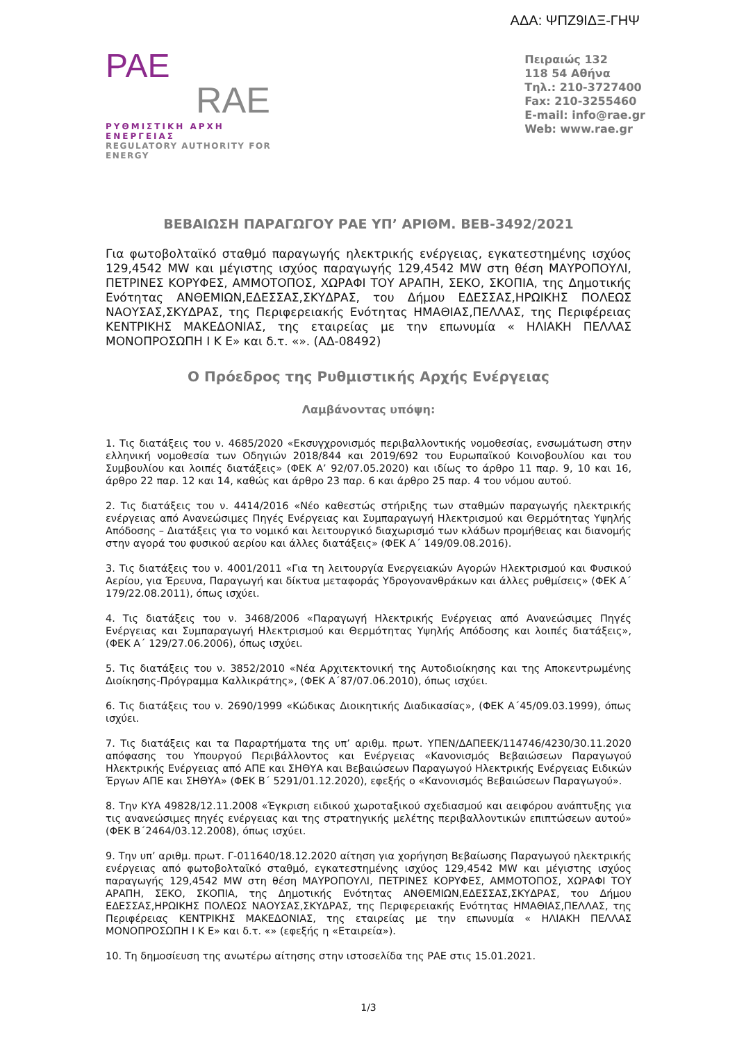ΑΔΑ: ΨΠΖ9ΙΔΞ-ΓΗΨ
PAE
RAE
ΡΥΘΜΙΣΤΙΚΗ ΑΡΧΗ ΕΝΕΡΓΕΙΑΣ
REGULATORY AUTHORITY FOR ENERGY
Πειραιώς 132
118 54 Αθήνα
Τηλ.: 210-3727400
Fax: 210-3255460
E-mail: info@rae.gr
Web: www.rae.gr
ΒΕΒΑΙΩΣΗ ΠΑΡΑΓΩΓΟΥ ΡΑΕ ΥΠ’ ΑΡΙΘΜ. ΒΕΒ-3492/2021
Για φωτοβολταϊκό σταθμό παραγωγής ηλεκτρικής ενέργειας, εγκατεστημένης ισχύος 129,4542 MW και μέγιστης ισχύος παραγωγής 129,4542 MW στη θέση ΜΑΥΡΟΠΟΥΛΙ, ΠΕΤΡΙΝΕΣ ΚΟΡΥΦΕΣ, ΑΜΜΟΤΟΠΟΣ, ΧΩΡΑΦΙ ΤΟΥ ΑΡΑΠΗ, ΣΕΚΟ, ΣΚΟΠΙΑ, της Δημοτικής Ενότητας ΑΝΘΕΜΙΩΝ,ΕΔΕΣΣΑΣ,ΣΚΥΔΡΑΣ, του Δήμου ΕΔΕΣΣΑΣ,ΗΡΩΙΚΗΣ ΠΟΛΕΩΣ ΝΑΟΥΣΑΣ,ΣΚΥΔΡΑΣ, της Περιφερειακής Ενότητας ΗΜΑΘΙΑΣ,ΠΕΛΛΑΣ, της Περιφέρειας ΚΕΝΤΡΙΚΗΣ ΜΑΚΕΔΟΝΙΑΣ, της εταιρείας με την επωνυμία « ΗΛΙΑΚΗ ΠΕΛΛΑΣ ΜΟΝΟΠΡΟΣΩΠΗ Ι Κ Ε» και δ.τ. «». (ΑΔ-08492)
Ο Πρόεδρος της Ρυθμιστικής Αρχής Ενέργειας
Λαμβάνοντας υπόψη:
1. Τις διατάξεις του ν. 4685/2020 «Εκσυγχρονισμός περιβαλλοντικής νομοθεσίας, ενσωμάτωση στην ελληνική νομοθεσία των Οδηγιών 2018/844 και 2019/692 του Ευρωπαϊκού Κοινοβουλίου και του Συμβουλίου και λοιπές διατάξεις» (ΦΕΚ Α’ 92/07.05.2020) και ιδίως το άρθρο 11 παρ. 9, 10 και 16, άρθρο 22 παρ. 12 και 14, καθώς και άρθρο 23 παρ. 6 και άρθρο 25 παρ. 4 του νόμου αυτού.
2. Τις διατάξεις του ν. 4414/2016 «Νέο καθεστώς στήριξης των σταθμών παραγωγής ηλεκτρικής ενέργειας από Ανανεώσιμες Πηγές Ενέργειας και Συμπαραγωγή Ηλεκτρισμού και Θερμότητας Υψηλής Απόδοσης – Διατάξεις για το νομικό και λειτουργικό διαχωρισμό των κλάδων προμήθειας και διανομής στην αγορά του φυσικού αερίου και άλλες διατάξεις» (ΦΕΚ Α΄ 149/09.08.2016).
3. Τις διατάξεις του ν. 4001/2011 «Για τη λειτουργία Ενεργειακών Αγορών Ηλεκτρισμού και Φυσικού Αερίου, για Έρευνα, Παραγωγή και δίκτυα μεταφοράς Υδρογονανθράκων και άλλες ρυθμίσεις» (ΦΕΚ Α΄ 179/22.08.2011), όπως ισχύει.
4. Τις διατάξεις του ν. 3468/2006 «Παραγωγή Ηλεκτρικής Ενέργειας από Ανανεώσιμες Πηγές Ενέργειας και Συμπαραγωγή Ηλεκτρισμού και Θερμότητας Υψηλής Απόδοσης και λοιπές διατάξεις», (ΦΕΚ Α΄ 129/27.06.2006), όπως ισχύει.
5. Τις διατάξεις του ν. 3852/2010 «Νέα Αρχιτεκτονική της Αυτοδιοίκησης και της Αποκεντρωμένης Διοίκησης-Πρόγραμμα Καλλικράτης», (ΦΕΚ Α΄87/07.06.2010), όπως ισχύει.
6. Τις διατάξεις του ν. 2690/1999 «Κώδικας Διοικητικής Διαδικασίας», (ΦΕΚ Α΄45/09.03.1999), όπως ισχύει.
7. Τις διατάξεις και τα Παραρτήματα της υπ’ αριθμ. πρωτ. ΥΠΕΝ/ΔΑΠΕΕΚ/114746/4230/30.11.2020 απόφασης του Υπουργού Περιβάλλοντος και Ενέργειας «Κανονισμός Βεβαιώσεων Παραγωγού Ηλεκτρικής Ενέργειας από ΑΠΕ και ΣΗΘΥΑ και Βεβαιώσεων Παραγωγού Ηλεκτρικής Ενέργειας Ειδικών Έργων ΑΠΕ και ΣΗΘΥΑ» (ΦΕΚ Β΄ 5291/01.12.2020), εφεξής ο «Κανονισμός Βεβαιώσεων Παραγωγού».
8. Την ΚΥΑ 49828/12.11.2008 «Έγκριση ειδικού χωροταξικού σχεδιασμού και αειφόρου ανάπτυξης για τις ανανεώσιμες πηγές ενέργειας και της στρατηγικής μελέτης περιβαλλοντικών επιπτώσεων αυτού» (ΦΕΚ Β΄2464/03.12.2008), όπως ισχύει.
9. Την υπ’ αριθμ. πρωτ. Γ-011640/18.12.2020 αίτηση για χορήγηση Βεβαίωσης Παραγωγού ηλεκτρικής ενέργειας από φωτοβολταϊκό σταθμό, εγκατεστημένης ισχύος 129,4542 MW και μέγιστης ισχύος παραγωγής 129,4542 MW στη θέση ΜΑΥΡΟΠΟΥΛΙ, ΠΕΤΡΙΝΕΣ ΚΟΡΥΦΕΣ, ΑΜΜΟΤΟΠΟΣ, ΧΩΡΑΦΙ ΤΟΥ ΑΡΑΠΗ, ΣΕΚΟ, ΣΚΟΠΙΑ, της Δημοτικής Ενότητας ΑΝΘΕΜΙΩΝ,ΕΔΕΣΣΑΣ,ΣΚΥΔΡΑΣ, του Δήμου ΕΔΕΣΣΑΣ,ΗΡΩΙΚΗΣ ΠΟΛΕΩΣ ΝΑΟΥΣΑΣ,ΣΚΥΔΡΑΣ, της Περιφερειακής Ενότητας ΗΜΑΘΙΑΣ,ΠΕΛΛΑΣ, της Περιφέρειας ΚΕΝΤΡΙΚΗΣ ΜΑΚΕΔΟΝΙΑΣ, της εταιρείας με την επωνυμία « ΗΛΙΑΚΗ ΠΕΛΛΑΣ ΜΟΝΟΠΡΟΣΩΠΗ Ι Κ Ε» και δ.τ. «» (εφεξής η «Εταιρεία»).
10. Τη δημοσίευση της ανωτέρω αίτησης στην ιστοσελίδα της ΡΑΕ στις 15.01.2021.
1/3